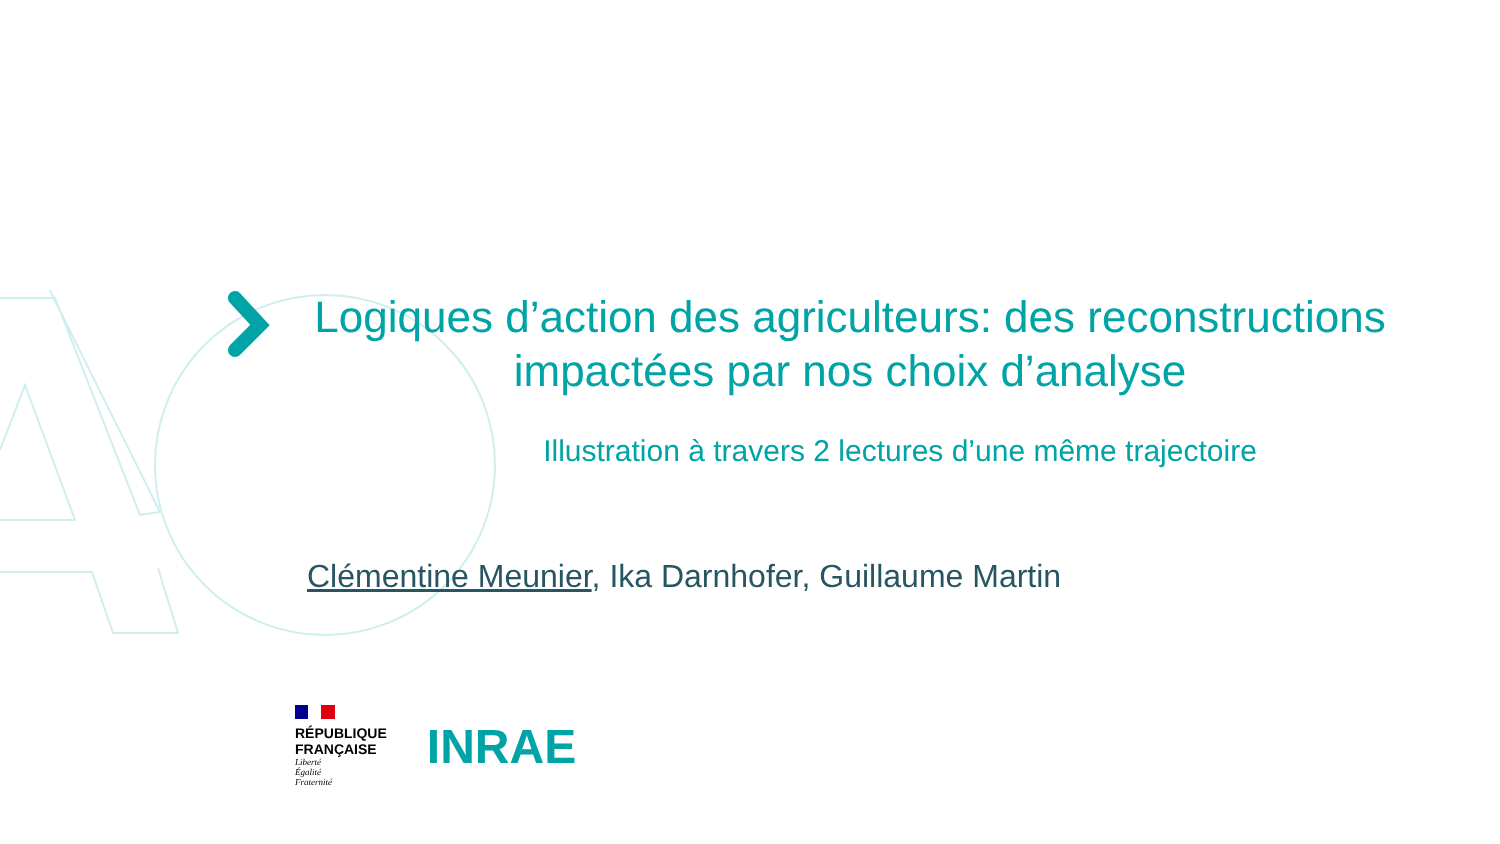Logiques d’action des agriculteurs: des reconstructions impactées par nos choix d’analyse
Illustration à travers 2 lectures d’une même trajectoire
Clémentine Meunier, Ika Darnhofer, Guillaume Martin
RÉPUBLIQUE
FRANÇAISE
Liberté
Égalité
Fraternité
INRAE